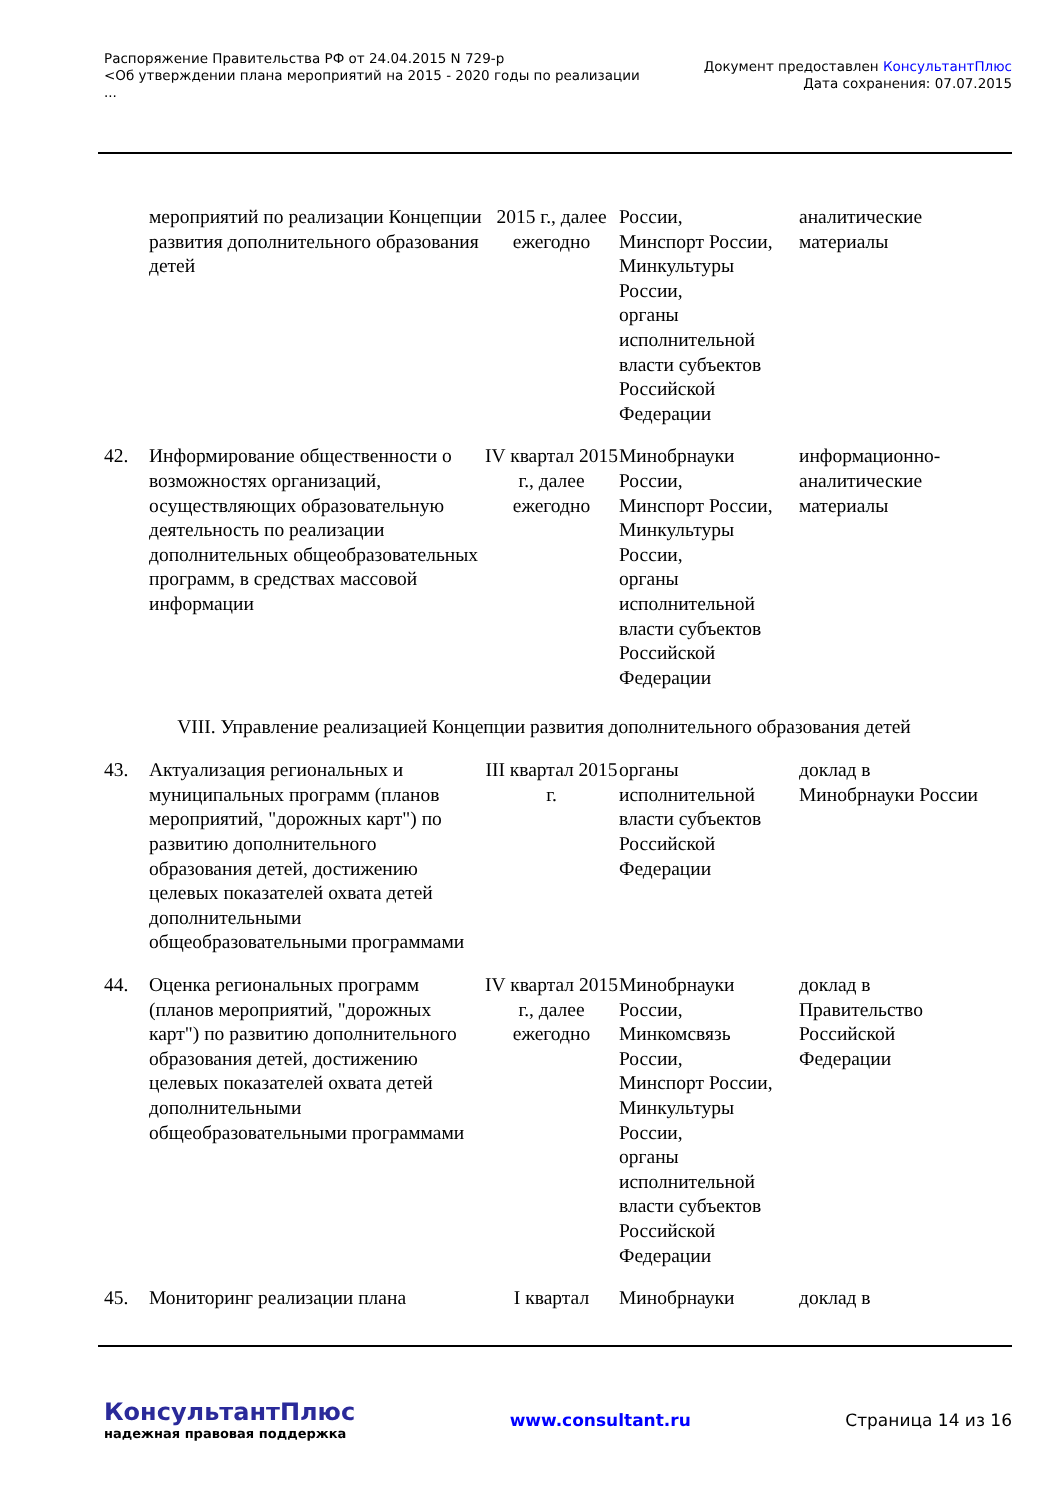Распоряжение Правительства РФ от 24.04.2015 N 729-р
<Об утверждении плана мероприятий на 2015 - 2020 годы по реализации
...
Документ предоставлен КонсультантПлюс
Дата сохранения: 07.07.2015
| | мероприятий по реализации Концепции развития дополнительного образования детей | 2015 г., далее ежегодно | России, Минспорт России, Минкультуры России, органы исполнительной власти субъектов Российской Федерации | аналитические материалы |
| 42. | Информирование общественности о возможностях организаций, осуществляющих образовательную деятельность по реализации дополнительных общеобразовательных программ, в средствах массовой информации | IV квартал 2015 г., далее ежегодно | Минобрнауки России, Минспорт России, Минкультуры России, органы исполнительной власти субъектов Российской Федерации | информационно-аналитические материалы |
VIII. Управление реализацией Концепции развития дополнительного образования детей
| 43. | Актуализация региональных и муниципальных программ (планов мероприятий, "дорожных карт") по развитию дополнительного образования детей, достижению целевых показателей охвата детей дополнительными общеобразовательными программами | III квартал 2015 г. | органы исполнительной власти субъектов Российской Федерации | доклад в Минобрнауки России |
| 44. | Оценка региональных программ (планов мероприятий, "дорожных карт") по развитию дополнительного образования детей, достижению целевых показателей охвата детей дополнительными общеобразовательными программами | IV квартал 2015 г., далее ежегодно | Минобрнауки России, Минкомсвязь России, Минспорт России, Минкультуры России, органы исполнительной власти субъектов Российской Федерации | доклад в Правительство Российской Федерации |
| 45. | Мониторинг реализации плана | I квартал | Минобрнауки | доклад в |
КонсультантПлюс
надежная правовая поддержка
www.consultant.ru Страница 14 из 16